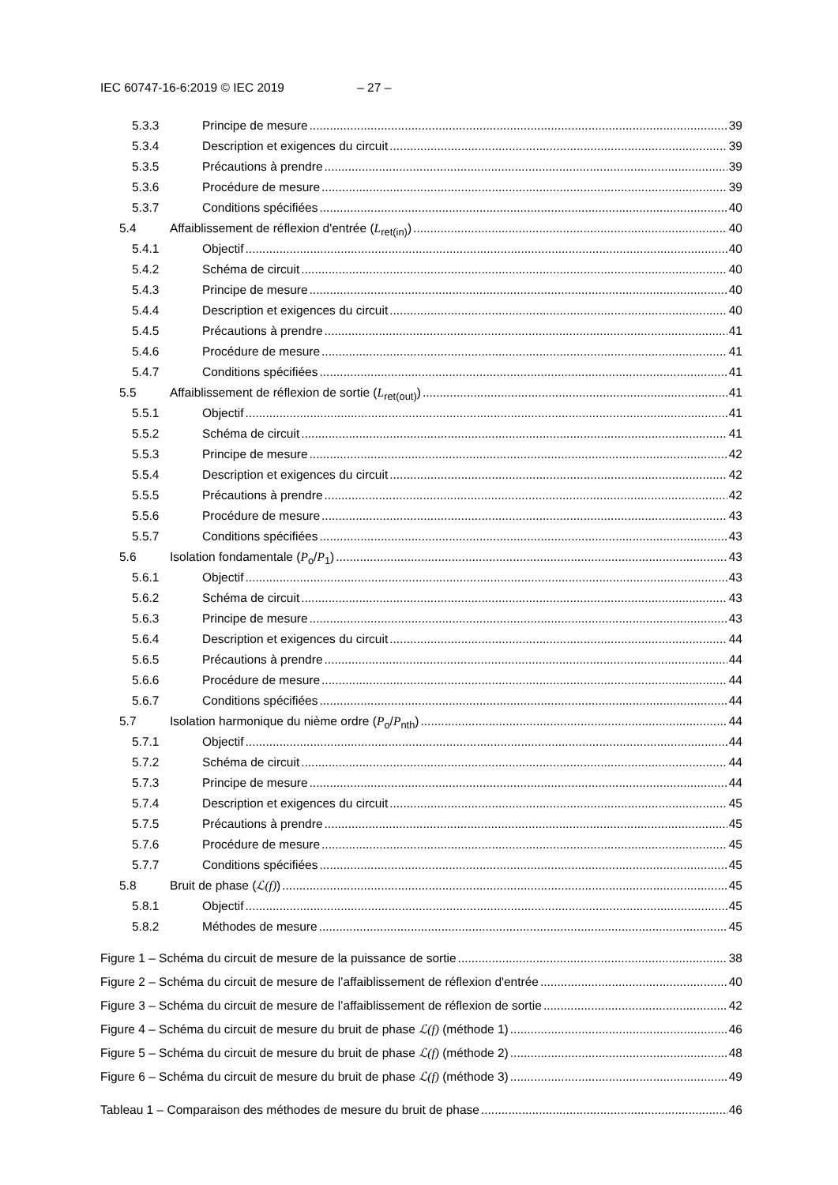IEC 60747-16-6:2019 © IEC 2019 – 27 –
5.3.3 Principe de mesure 39
5.3.4 Description et exigences du circuit 39
5.3.5 Précautions à prendre 39
5.3.6 Procédure de mesure 39
5.3.7 Conditions spécifiées 40
5.4 Affaiblissement de réflexion d'entrée (L<sub>ret(in)</sub>) 40
5.4.1 Objectif 40
5.4.2 Schéma de circuit 40
5.4.3 Principe de mesure 40
5.4.4 Description et exigences du circuit 40
5.4.5 Précautions à prendre 41
5.4.6 Procédure de mesure 41
5.4.7 Conditions spécifiées 41
5.5 Affaiblissement de réflexion de sortie (L<sub>ret(out)</sub>) 41
5.5.1 Objectif 41
5.5.2 Schéma de circuit 41
5.5.3 Principe de mesure 42
5.5.4 Description et exigences du circuit 42
5.5.5 Précautions à prendre 42
5.5.6 Procédure de mesure 43
5.5.7 Conditions spécifiées 43
5.6 Isolation fondamentale (P<sub>o</sub>/P<sub>1</sub>) 43
5.6.1 Objectif 43
5.6.2 Schéma de circuit 43
5.6.3 Principe de mesure 43
5.6.4 Description et exigences du circuit 44
5.6.5 Précautions à prendre 44
5.6.6 Procédure de mesure 44
5.6.7 Conditions spécifiées 44
5.7 Isolation harmonique du nième ordre (P<sub>o</sub>/P<sub>nth</sub>) 44
5.7.1 Objectif 44
5.7.2 Schéma de circuit 44
5.7.3 Principe de mesure 44
5.7.4 Description et exigences du circuit 45
5.7.5 Précautions à prendre 45
5.7.6 Procédure de mesure 45
5.7.7 Conditions spécifiées 45
5.8 Bruit de phase (ℒ(f)) 45
5.8.1 Objectif 45
5.8.2 Méthodes de mesure 45
Figure 1 – Schéma du circuit de mesure de la puissance de sortie 38
Figure 2 – Schéma du circuit de mesure de l’affaiblissement de réflexion d'entrée 40
Figure 3 – Schéma du circuit de mesure de l’affaiblissement de réflexion de sortie 42
Figure 4 – Schéma du circuit de mesure du bruit de phase ℒ(f) (méthode 1) 46
Figure 5 – Schéma du circuit de mesure du bruit de phase ℒ(f) (méthode 2) 48
Figure 6 – Schéma du circuit de mesure du bruit de phase ℒ(f) (méthode 3) 49
Tableau 1 – Comparaison des méthodes de mesure du bruit de phase 46